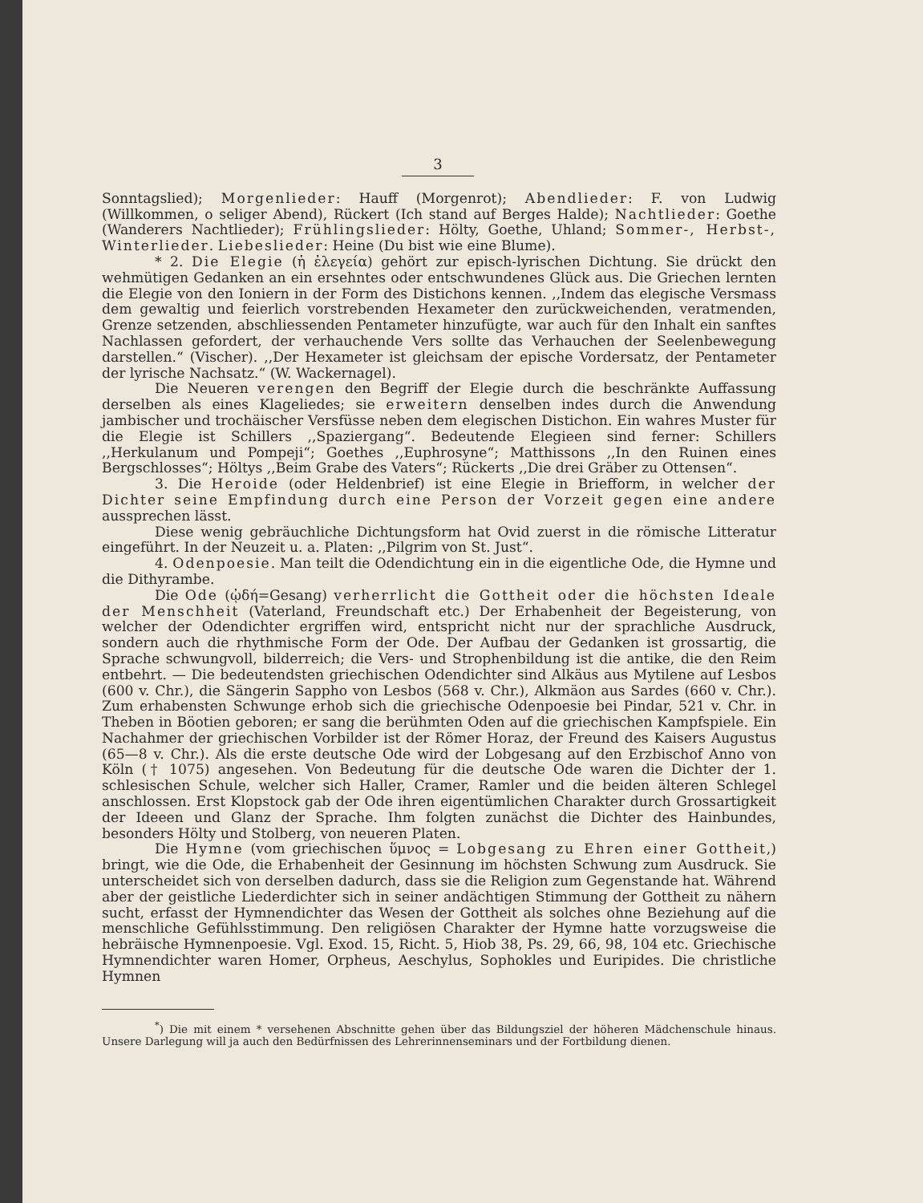3
Sonntagslied); Morgenlieder: Hauff (Morgenrot); Abendlieder: F. von Ludwig (Willkommen, o seliger Abend), Rückert (Ich stand auf Berges Halde); Nachtlieder: Goethe (Wanderers Nachtlieder); Frühlingslieder: Hölty, Goethe, Uhland; Sommer-, Herbst-, Winterlieder. Liebeslieder: Heine (Du bist wie eine Blume).
* 2. Die Elegie (ἡ ἐλεγεία) gehört zur episch-lyrischen Dichtung. Sie drückt den wehmütigen Gedanken an ein ersehntes oder entschwundenes Glück aus. Die Griechen lernten die Elegie von den Ioniern in der Form des Distichons kennen. ,,Indem das elegische Versmass dem gewaltig und feierlich vorstrebenden Hexameter den zurückweichenden, veratmenden, Grenze setzenden, abschliessenden Pentameter hinzufügte, war auch für den Inhalt ein sanftes Nachlassen gefordert, der verhauchende Vers sollte das Verhauchen der Seelenbewegung darstellen.“ (Vischer). ,,Der Hexameter ist gleichsam der epische Vordersatz, der Pentameter der lyrische Nachsatz.“ (W. Wackernagel).
Die Neueren verengen den Begriff der Elegie durch die beschränkte Auffassung derselben als eines Klageliedes; sie erweitern denselben indes durch die Anwendung jambischer und trochäischer Versfüsse neben dem elegischen Distichon. Ein wahres Muster für die Elegie ist Schillers ,,Spaziergang“. Bedeutende Elegieen sind ferner: Schillers ,,Herkulanum und Pompeji“; Goethes ,,Euphrosyne“; Matthissons ,,In den Ruinen eines Bergschlosses“; Höltys ,,Beim Grabe des Vaters“; Rückerts ,,Die drei Gräber zu Ottensen“.
3. Die Heroide (oder Heldenbrief) ist eine Elegie in Briefform, in welcher der Dichter seine Empfindung durch eine Person der Vorzeit gegen eine andere aussprechen lässt.
Diese wenig gebräuchliche Dichtungsform hat Ovid zuerst in die römische Litteratur eingeführt. In der Neuzeit u. a. Platen: ,,Pilgrim von St. Just“.
4. Odenpoesie. Man teilt die Odendichtung ein in die eigentliche Ode, die Hymne und die Dithyrambe.
Die Ode (ᾠδή=Gesang) verherrlicht die Gottheit oder die höchsten Ideale der Menschheit (Vaterland, Freundschaft etc.) Der Erhabenheit der Begeisterung, von welcher der Odendichter ergriffen wird, entspricht nicht nur der sprachliche Ausdruck, sondern auch die rhythmische Form der Ode. Der Aufbau der Gedanken ist grossartig, die Sprache schwungvoll, bilderreich; die Vers- und Strophenbildung ist die antike, die den Reim entbehrt. — Die bedeutendsten griechischen Odendichter sind Alkäus aus Mytilene auf Lesbos (600 v. Chr.), die Sängerin Sappho von Lesbos (568 v. Chr.), Alkmäon aus Sardes (660 v. Chr.). Zum erhabensten Schwunge erhob sich die griechische Odenpoesie bei Pindar, 521 v. Chr. in Theben in Böotien geboren; er sang die berühmten Oden auf die griechischen Kampfspiele. Ein Nachahmer der griechischen Vorbilder ist der Römer Horaz, der Freund des Kaisers Augustus (65—8 v. Chr.). Als die erste deutsche Ode wird der Lobgesang auf den Erzbischof Anno von Köln († 1075) angesehen. Von Bedeutung für die deutsche Ode waren die Dichter der 1. schlesischen Schule, welcher sich Haller, Cramer, Ramler und die beiden älteren Schlegel anschlossen. Erst Klopstock gab der Ode ihren eigentümlichen Charakter durch Grossartigkeit der Ideeen und Glanz der Sprache. Ihm folgten zunächst die Dichter des Hainbundes, besonders Hölty und Stolberg, von neueren Platen.
Die Hymne (vom griechischen ὕμνος = Lobgesang zu Ehren einer Gottheit,) bringt, wie die Ode, die Erhabenheit der Gesinnung im höchsten Schwung zum Ausdruck. Sie unterscheidet sich von derselben dadurch, dass sie die Religion zum Gegenstande hat. Während aber der geistliche Liederdichter sich in seiner andächtigen Stimmung der Gottheit zu nähern sucht, erfasst der Hymnendichter das Wesen der Gottheit als solches ohne Beziehung auf die menschliche Gefühlsstimmung. Den religiösen Charakter der Hymne hatte vorzugsweise die hebräische Hymnenpoesie. Vgl. Exod. 15, Richt. 5, Hiob 38, Ps. 29, 66, 98, 104 etc. Griechische Hymnendichter waren Homer, Orpheus, Aeschylus, Sophokles und Euripides. Die christliche Hymnen
<sup>*</sup>) Die mit einem * versehenen Abschnitte gehen über das Bildungsziel der höheren Mädchenschule hinaus. Unsere Darlegung will ja auch den Bedürfnissen des Lehrerinnenseminars und der Fortbildung dienen.